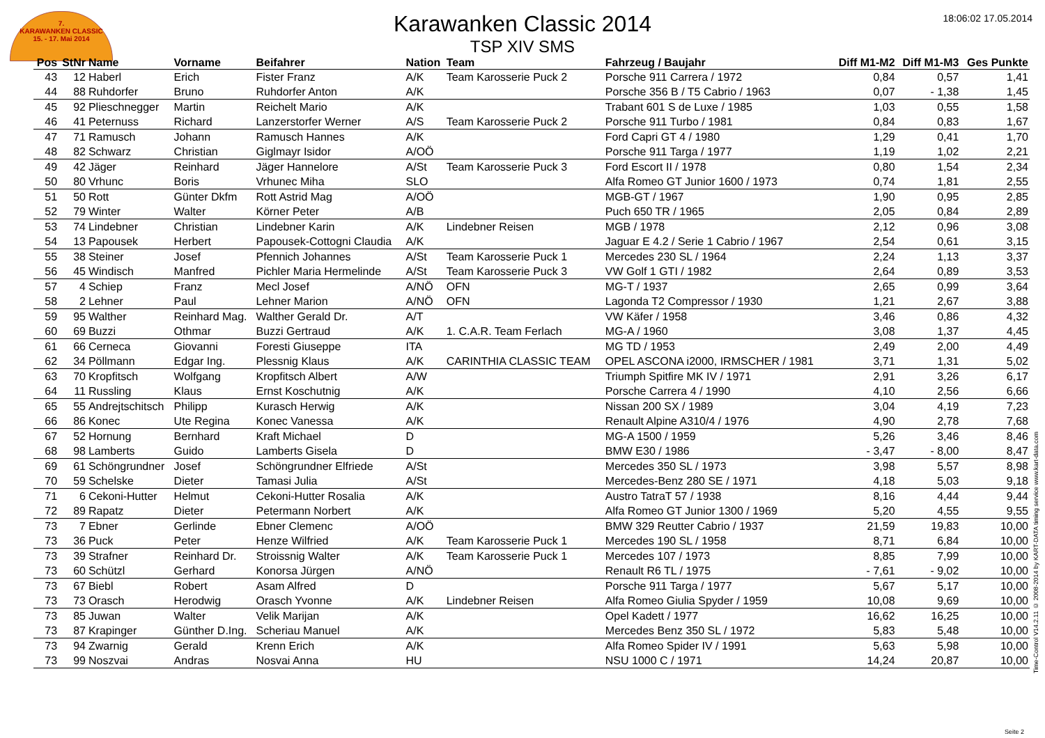7.
KARAWANKEN CLASSIC
15. - 17. Mai 2014
18:06:02 17.05.2014
Karawanken Classic 2014
TSP XIV SMS
| Pos | StNr | Name | Vorname | Beifahrer | Nation | Team | Fahrzeug / Baujahr | Diff M1-M2 | Diff M1-M3 | Ges Punkte |
| --- | --- | --- | --- | --- | --- | --- | --- | --- | --- | --- |
| 43 | 12 | Haberl | Erich | Fister Franz | A/K | Team Karosserie Puck 2 | Porsche 911 Carrera / 1972 | 0,84 | 0,57 | 1,41 |
| 44 | 88 | Ruhdorfer | Bruno | Ruhdorfer Anton | A/K | | Porsche 356 B / T5 Cabrio / 1963 | 0,07 | - 1,38 | 1,45 |
| 45 | 92 | Plieschnegger | Martin | Reichelt Mario | A/K | | Trabant 601 S de Luxe / 1985 | 1,03 | 0,55 | 1,58 |
| 46 | 41 | Peternuss | Richard | Lanzerstorfer Werner | A/S | Team Karosserie Puck 2 | Porsche 911 Turbo / 1981 | 0,84 | 0,83 | 1,67 |
| 47 | 71 | Ramusch | Johann | Ramusch Hannes | A/K | | Ford Capri GT 4 / 1980 | 1,29 | 0,41 | 1,70 |
| 48 | 82 | Schwarz | Christian | Giglmayr Isidor | A/OÖ | | Porsche 911 Targa / 1977 | 1,19 | 1,02 | 2,21 |
| 49 | 42 | Jäger | Reinhard | Jäger Hannelore | A/St | Team Karosserie Puck 3 | Ford Escort II / 1978 | 0,80 | 1,54 | 2,34 |
| 50 | 80 | Vrhunc | Boris | Vrhunec Miha | SLO | | Alfa Romeo GT Junior 1600 / 1973 | 0,74 | 1,81 | 2,55 |
| 51 | 50 | Rott | Günter Dkfm | Rott Astrid Mag | A/OÖ | | MGB-GT / 1967 | 1,90 | 0,95 | 2,85 |
| 52 | 79 | Winter | Walter | Körner Peter | A/B | | Puch 650 TR / 1965 | 2,05 | 0,84 | 2,89 |
| 53 | 74 | Lindebner | Christian | Lindebner Karin | A/K | Lindebner Reisen | MGB / 1978 | 2,12 | 0,96 | 3,08 |
| 54 | 13 | Papousek | Herbert | Papousek-Cottogni Claudia | A/K | | Jaguar E 4.2 / Serie 1 Cabrio / 1967 | 2,54 | 0,61 | 3,15 |
| 55 | 38 | Steiner | Josef | Pfennich Johannes | A/St | Team Karosserie Puck 1 | Mercedes 230 SL / 1964 | 2,24 | 1,13 | 3,37 |
| 56 | 45 | Windisch | Manfred | Pichler Maria Hermelinde | A/St | Team Karosserie Puck 3 | VW Golf 1 GTI / 1982 | 2,64 | 0,89 | 3,53 |
| 57 | 4 | Schiep | Franz | Mecl Josef | A/NÖ | OFN | MG-T / 1937 | 2,65 | 0,99 | 3,64 |
| 58 | 2 | Lehner | Paul | Lehner Marion | A/NÖ | OFN | Lagonda T2 Compressor / 1930 | 1,21 | 2,67 | 3,88 |
| 59 | 95 | Walther | Reinhard Mag. | Walther Gerald Dr. | A/T | | VW Käfer / 1958 | 3,46 | 0,86 | 4,32 |
| 60 | 69 | Buzzi | Othmar | Buzzi Gertraud | A/K | 1. C.A.R. Team Ferlach | MG-A / 1960 | 3,08 | 1,37 | 4,45 |
| 61 | 66 | Cerneca | Giovanni | Foresti Giuseppe | ITA | | MG TD / 1953 | 2,49 | 2,00 | 4,49 |
| 62 | 34 | Pöllmann | Edgar Ing. | Plessnig Klaus | A/K | CARINTHIA CLASSIC TEAM | OPEL ASCONA i2000, IRMSCHER / 1981 | 3,71 | 1,31 | 5,02 |
| 63 | 70 | Kropfitsch | Wolfgang | Kropfitsch Albert | A/W | | Triumph Spitfire MK IV / 1971 | 2,91 | 3,26 | 6,17 |
| 64 | 11 | Russling | Klaus | Ernst Koschutnig | A/K | | Porsche Carrera 4 / 1990 | 4,10 | 2,56 | 6,66 |
| 65 | 55 | Andrejtschitsch | Philipp | Kurasch Herwig | A/K | | Nissan 200 SX / 1989 | 3,04 | 4,19 | 7,23 |
| 66 | 86 | Konec | Ute Regina | Konec Vanessa | A/K | | Renault Alpine A310/4 / 1976 | 4,90 | 2,78 | 7,68 |
| 67 | 52 | Hornung | Bernhard | Kraft Michael | D | | MG-A 1500 / 1959 | 5,26 | 3,46 | 8,46 |
| 68 | 98 | Lamberts | Guido | Lamberts Gisela | D | | BMW E30 / 1986 | - 3,47 | - 8,00 | 8,47 |
| 69 | 61 | Schöngrundner | Josef | Schöngrundner Elfriede | A/St | | Mercedes 350 SL / 1973 | 3,98 | 5,57 | 8,98 |
| 70 | 59 | Schelske | Dieter | Tamasi Julia | A/St | | Mercedes-Benz 280 SE / 1971 | 4,18 | 5,03 | 9,18 |
| 71 | 6 | Cekoni-Hutter | Helmut | Cekoni-Hutter Rosalia | A/K | | Austro TatraT 57 / 1938 | 8,16 | 4,44 | 9,44 |
| 72 | 89 | Rapatz | Dieter | Petermann Norbert | A/K | | Alfa Romeo GT Junior 1300 / 1969 | 5,20 | 4,55 | 9,55 |
| 73 | 7 | Ebner | Gerlinde | Ebner Clemenc | A/OÖ | | BMW 329 Reutter Cabrio / 1937 | 21,59 | 19,83 | 10,00 |
| 73 | 36 | Puck | Peter | Henze Wilfried | A/K | Team Karosserie Puck 1 | Mercedes 190 SL / 1958 | 8,71 | 6,84 | 10,00 |
| 73 | 39 | Strafner | Reinhard Dr. | Stroissnig Walter | A/K | Team Karosserie Puck 1 | Mercedes 107 / 1973 | 8,85 | 7,99 | 10,00 |
| 73 | 60 | Schützl | Gerhard | Konorsa Jürgen | A/NÖ | | Renault R6 TL / 1975 | - 7,61 | - 9,02 | 10,00 |
| 73 | 67 | Biebl | Robert | Asam Alfred | D | | Porsche 911 Targa / 1977 | 5,67 | 5,17 | 10,00 |
| 73 | 73 | Orasch | Herodwig | Orasch Yvonne | A/K | Lindebner Reisen | Alfa Romeo Giulia Spyder / 1959 | 10,08 | 9,69 | 10,00 |
| 73 | 85 | Juwan | Walter | Velik Marijan | A/K | | Opel Kadett / 1977 | 16,62 | 16,25 | 10,00 |
| 73 | 87 | Krapinger | Günther D.Ing. | Scheriau Manuel | A/K | | Mercedes Benz 350 SL / 1972 | 5,83 | 5,48 | 10,00 |
| 73 | 94 | Zwarnig | Gerald | Krenn Erich | A/K | | Alfa Romeo Spider IV / 1991 | 5,63 | 5,98 | 10,00 |
| 73 | 99 | Noszvai | Andras | Nosvai Anna | HU | | NSU 1000 C / 1971 | 14,24 | 20,87 | 10,00 |
Time-Control V14.2.11 © 2008-2014 by KART-DATA timing service www.kart-data.com
Seite 2